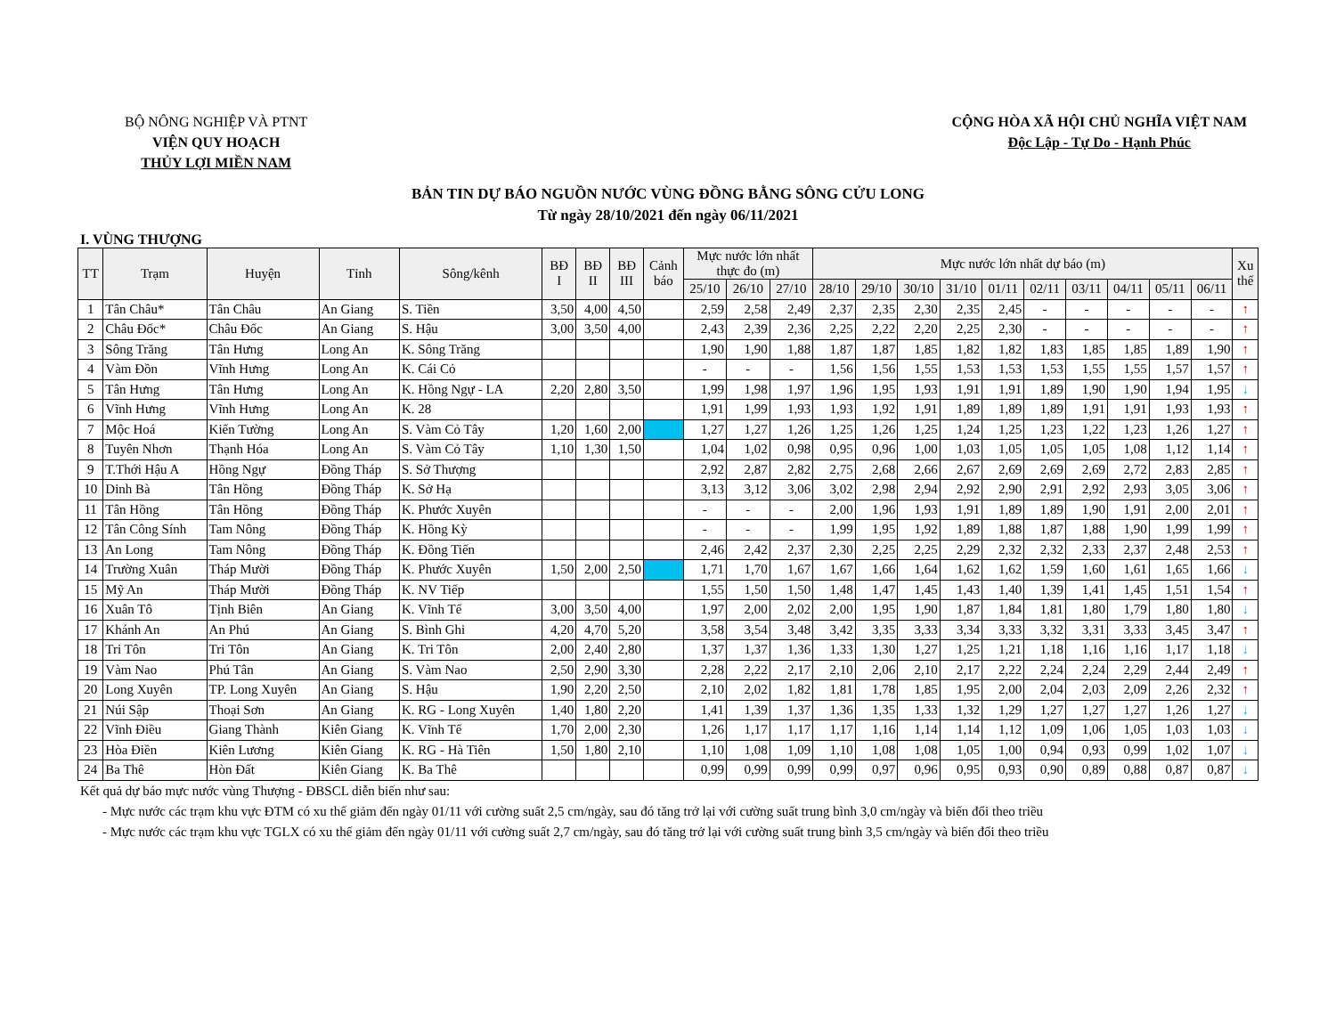BỘ NÔNG NGHIỆP VÀ PTNT
VIỆN QUY HOẠCH
THỦY LỢI MIỀN NAM
CỘNG HÒA XÃ HỘI CHỦ NGHĨA VIỆT NAM
Độc Lập - Tự Do - Hạnh Phúc
BẢN TIN DỰ BÁO NGUỒN NƯỚC VÙNG ĐỒNG BẰNG SÔNG CỬU LONG
Từ ngày 28/10/2021 đến ngày 06/11/2021
I. VÙNG THƯỢNG
| TT | Trạm | Huyện | Tỉnh | Sông/kênh | BĐ I | BĐ II | BĐ III | Cảnh báo | Mực nước lớn nhất thực đo (m) | | | Mực nước lớn nhất dự báo (m) | | | | | | | | | | Xu thế |
| --- | --- | --- | --- | --- | --- | --- | --- | --- | --- | --- | --- | --- | --- | --- | --- | --- | --- | --- | --- | --- | --- | --- |
| | | | | | | | | | 25/10 | 26/10 | 27/10 | 28/10 | 29/10 | 30/10 | 31/10 | 01/11 | 02/11 | 03/11 | 04/11 | 05/11 | 06/11 | |
| 1 | Tân Châu* | Tân Châu | An Giang | S. Tiền | 3,50 | 4,00 | 4,50 | | 2,59 | 2,58 | 2,49 | 2,37 | 2,35 | 2,30 | 2,35 | 2,45 | - | - | - | - | - | ↑ |
| 2 | Châu Đốc* | Châu Đốc | An Giang | S. Hậu | 3,00 | 3,50 | 4,00 | | 2,43 | 2,39 | 2,36 | 2,25 | 2,22 | 2,20 | 2,25 | 2,30 | - | - | - | - | - | ↑ |
| 3 | Sông Trăng | Tân Hưng | Long An | K. Sông Trăng | | | | | 1,90 | 1,90 | 1,88 | 1,87 | 1,87 | 1,85 | 1,82 | 1,82 | 1,83 | 1,85 | 1,85 | 1,89 | 1,90 | ↑ |
| 4 | Vàm Đồn | Vĩnh Hưng | Long An | K. Cái Cỏ | | | | | - | - | - | 1,56 | 1,56 | 1,55 | 1,53 | 1,53 | 1,53 | 1,55 | 1,55 | 1,57 | 1,57 | ↑ |
| 5 | Tân Hưng | Tân Hưng | Long An | K. Hồng Ngự - LA | 2,20 | 2,80 | 3,50 | | 1,99 | 1,98 | 1,97 | 1,96 | 1,95 | 1,93 | 1,91 | 1,91 | 1,89 | 1,90 | 1,90 | 1,94 | 1,95 | ↓ |
| 6 | Vĩnh Hưng | Vĩnh Hưng | Long An | K. 28 | | | | | 1,91 | 1,99 | 1,93 | 1,93 | 1,92 | 1,91 | 1,89 | 1,89 | 1,89 | 1,91 | 1,91 | 1,93 | 1,93 | ↑ |
| 7 | Mộc Hoá | Kiến Tường | Long An | S. Vàm Cỏ Tây | 1,20 | 1,60 | 2,00 | | 1,27 | 1,27 | 1,26 | 1,25 | 1,26 | 1,25 | 1,24 | 1,25 | 1,23 | 1,22 | 1,23 | 1,26 | 1,27 | ↑ |
| 8 | Tuyên Nhơn | Thạnh Hóa | Long An | S. Vàm Cỏ Tây | 1,10 | 1,30 | 1,50 | | 1,04 | 1,02 | 0,98 | 0,95 | 0,96 | 1,00 | 1,03 | 1,05 | 1,05 | 1,05 | 1,08 | 1,12 | 1,14 | ↑ |
| 9 | T.Thới Hậu A | Hồng Ngự | Đồng Tháp | S. Sở Thượng | | | | | 2,92 | 2,87 | 2,82 | 2,75 | 2,68 | 2,66 | 2,67 | 2,69 | 2,69 | 2,69 | 2,72 | 2,83 | 2,85 | ↑ |
| 10 | Dinh Bà | Tân Hồng | Đồng Tháp | K. Sở Hạ | | | | | 3,13 | 3,12 | 3,06 | 3,02 | 2,98 | 2,94 | 2,92 | 2,90 | 2,91 | 2,92 | 2,93 | 3,05 | 3,06 | ↑ |
| 11 | Tân Hồng | Tân Hồng | Đồng Tháp | K. Phước Xuyên | | | | | - | - | - | 2,00 | 1,96 | 1,93 | 1,91 | 1,89 | 1,89 | 1,90 | 1,91 | 2,00 | 2,01 | ↑ |
| 12 | Tân Công Sính | Tam Nông | Đồng Tháp | K. Hồng Kỳ | | | | | - | - | - | 1,99 | 1,95 | 1,92 | 1,89 | 1,88 | 1,87 | 1,88 | 1,90 | 1,99 | 1,99 | ↑ |
| 13 | An Long | Tam Nông | Đồng Tháp | K. Đồng Tiến | | | | | 2,46 | 2,42 | 2,37 | 2,30 | 2,25 | 2,25 | 2,29 | 2,32 | 2,32 | 2,33 | 2,37 | 2,48 | 2,53 | ↑ |
| 14 | Trường Xuân | Tháp Mười | Đồng Tháp | K. Phước Xuyên | 1,50 | 2,00 | 2,50 | | 1,71 | 1,70 | 1,67 | 1,67 | 1,66 | 1,64 | 1,62 | 1,62 | 1,59 | 1,60 | 1,61 | 1,65 | 1,66 | ↓ |
| 15 | Mỹ An | Tháp Mười | Đồng Tháp | K. NV Tiếp | | | | | 1,55 | 1,50 | 1,50 | 1,48 | 1,47 | 1,45 | 1,43 | 1,40 | 1,39 | 1,41 | 1,45 | 1,51 | 1,54 | ↑ |
| 16 | Xuân Tô | Tịnh Biên | An Giang | K. Vĩnh Tế | 3,00 | 3,50 | 4,00 | | 1,97 | 2,00 | 2,02 | 2,00 | 1,95 | 1,90 | 1,87 | 1,84 | 1,81 | 1,80 | 1,79 | 1,80 | 1,80 | ↓ |
| 17 | Khánh An | An Phú | An Giang | S. Bình Ghi | 4,20 | 4,70 | 5,20 | | 3,58 | 3,54 | 3,48 | 3,42 | 3,35 | 3,33 | 3,34 | 3,33 | 3,32 | 3,31 | 3,33 | 3,45 | 3,47 | ↑ |
| 18 | Tri Tôn | Tri Tôn | An Giang | K. Tri Tôn | 2,00 | 2,40 | 2,80 | | 1,37 | 1,37 | 1,36 | 1,33 | 1,30 | 1,27 | 1,25 | 1,21 | 1,18 | 1,16 | 1,16 | 1,17 | 1,18 | ↓ |
| 19 | Vàm Nao | Phú Tân | An Giang | S. Vàm Nao | 2,50 | 2,90 | 3,30 | | 2,28 | 2,22 | 2,17 | 2,10 | 2,06 | 2,10 | 2,17 | 2,22 | 2,24 | 2,24 | 2,29 | 2,44 | 2,49 | ↑ |
| 20 | Long Xuyên | TP. Long Xuyên | An Giang | S. Hậu | 1,90 | 2,20 | 2,50 | | 2,10 | 2,02 | 1,82 | 1,81 | 1,78 | 1,85 | 1,95 | 2,00 | 2,04 | 2,03 | 2,09 | 2,26 | 2,32 | ↑ |
| 21 | Núi Sập | Thoại Sơn | An Giang | K. RG - Long Xuyên | 1,40 | 1,80 | 2,20 | | 1,41 | 1,39 | 1,37 | 1,36 | 1,35 | 1,33 | 1,32 | 1,29 | 1,27 | 1,27 | 1,27 | 1,26 | 1,27 | ↓ |
| 22 | Vĩnh Điều | Giang Thành | Kiên Giang | K. Vĩnh Tế | 1,70 | 2,00 | 2,30 | | 1,26 | 1,17 | 1,17 | 1,17 | 1,16 | 1,14 | 1,14 | 1,12 | 1,09 | 1,06 | 1,05 | 1,03 | 1,03 | ↓ |
| 23 | Hòa Điền | Kiên Lương | Kiên Giang | K. RG - Hà Tiên | 1,50 | 1,80 | 2,10 | | 1,10 | 1,08 | 1,09 | 1,10 | 1,08 | 1,08 | 1,05 | 1,00 | 0,94 | 0,93 | 0,99 | 1,02 | 1,07 | ↓ |
| 24 | Ba Thê | Hòn Đất | Kiên Giang | K. Ba Thê | | | | | 0,99 | 0,99 | 0,99 | 0,99 | 0,97 | 0,96 | 0,95 | 0,93 | 0,90 | 0,89 | 0,88 | 0,87 | 0,87 | ↓ |
Kết quả dự báo mực nước vùng Thượng - ĐBSCL diễn biến như sau:
- Mực nước các trạm khu vực ĐTM có xu thế giảm đến ngày 01/11 với cường suất 2,5 cm/ngày, sau đó tăng trở lại với cường suất trung bình 3,0 cm/ngày và biến đổi theo triều
- Mực nước các trạm khu vực TGLX có xu thế giảm đến ngày 01/11 với cường suất 2,7 cm/ngày, sau đó tăng trở lại với cường suất trung bình 3,5 cm/ngày và biến đổi theo triều